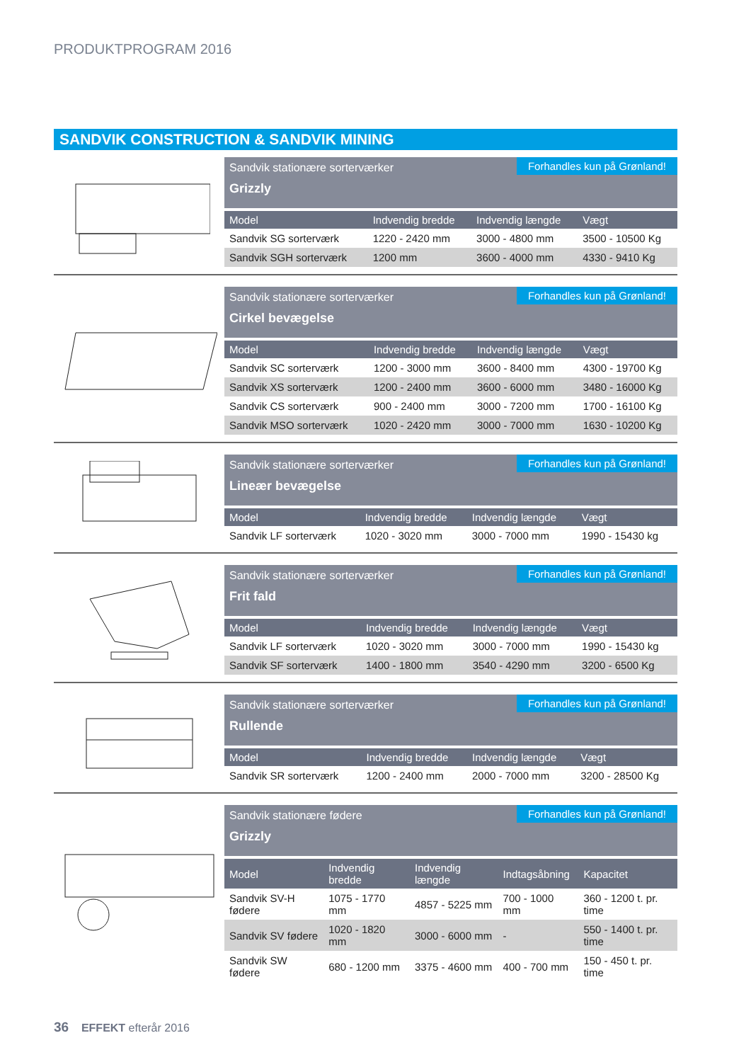PRODUKTPROGRAM 2016
SANDVIK CONSTRUCTION & SANDVIK MINING
Sandvik stationære sorterværker
Grizzly
Forhandles kun på Grønland!
| Model | Indvendig bredde | Indvendig længde | Vægt |
| --- | --- | --- | --- |
| Sandvik SG sorterværk | 1220 - 2420 mm | 3000 - 4800 mm | 3500 - 10500 Kg |
| Sandvik SGH sorterværk | 1200 mm | 3600 - 4000 mm | 4330 - 9410 Kg |
Sandvik stationære sorterværker
Cirkel bevægelse
Forhandles kun på Grønland!
| Model | Indvendig bredde | Indvendig længde | Vægt |
| --- | --- | --- | --- |
| Sandvik SC sorterværk | 1200 - 3000 mm | 3600 - 8400 mm | 4300 - 19700 Kg |
| Sandvik XS sorterværk | 1200 - 2400 mm | 3600 - 6000 mm | 3480 - 16000 Kg |
| Sandvik CS sorterværk | 900 - 2400 mm | 3000 - 7200 mm | 1700 - 16100 Kg |
| Sandvik MSO sorterværk | 1020 - 2420 mm | 3000 - 7000 mm | 1630 - 10200 Kg |
Sandvik stationære sorterværker
Lineær bevægelse
Forhandles kun på Grønland!
| Model | Indvendig bredde | Indvendig længde | Vægt |
| --- | --- | --- | --- |
| Sandvik LF sorterværk | 1020 - 3020 mm | 3000 - 7000 mm | 1990 - 15430 kg |
Sandvik stationære sorterværker
Frit fald
Forhandles kun på Grønland!
| Model | Indvendig bredde | Indvendig længde | Vægt |
| --- | --- | --- | --- |
| Sandvik LF sorterværk | 1020 - 3020 mm | 3000 - 7000 mm | 1990 - 15430 kg |
| Sandvik SF sorterværk | 1400 - 1800 mm | 3540 - 4290 mm | 3200 - 6500 Kg |
Sandvik stationære sorterværker
Rullende
Forhandles kun på Grønland!
| Model | Indvendig bredde | Indvendig længde | Vægt |
| --- | --- | --- | --- |
| Sandvik SR sorterværk | 1200 - 2400 mm | 2000 - 7000 mm | 3200 - 28500 Kg |
Sandvik stationære fødere
Grizzly
Forhandles kun på Grønland!
| Model | Indvendig bredde | Indvendig længde | Indtagsåbning | Kapacitet |
| --- | --- | --- | --- | --- |
| Sandvik SV-H fødere | 1075 - 1770 mm | 4857 - 5225 mm | 700 - 1000 mm | 360 - 1200 t. pr. time |
| Sandvik SV fødere | 1020 - 1820 mm | 3000 - 6000 mm | - | 550 - 1400 t. pr. time |
| Sandvik SW fødere | 680 - 1200 mm | 3375 - 4600 mm | 400 - 700 mm | 150 - 450 t. pr. time |
36 EFFEKT efterår 2016